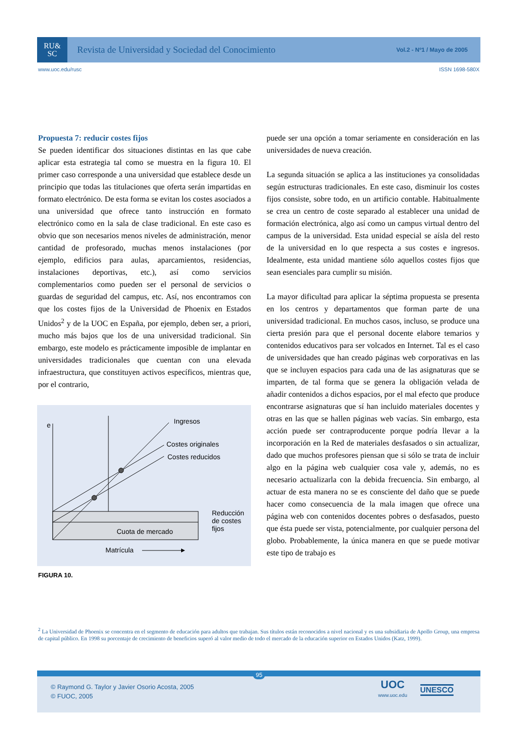RU&
SC
Revista de Universidad y Sociedad del Conocimiento
Vol.2 - Nº1 / Mayo de 2005
www.uoc.edu/rusc ISSN 1698-580X
Propuesta 7: reducir costes fijos
Se pueden identificar dos situaciones distintas en las que cabe aplicar esta estrategia tal como se muestra en la figura 10. El primer caso corresponde a una universidad que establece desde un principio que todas las titulaciones que oferta serán impartidas en formato electrónico. De esta forma se evitan los costes asociados a una universidad que ofrece tanto instrucción en formato electrónico como en la sala de clase tradicional. En este caso es obvio que son necesarios menos niveles de administración, menor cantidad de profesorado, muchas menos instalaciones (por ejemplo, edificios para aulas, aparcamientos, residencias, instalaciones deportivas, etc.), así como servicios complementarios como pueden ser el personal de servicios o guardas de seguridad del campus, etc. Así, nos encontramos con que los costes fijos de la Universidad de Phoenix en Estados Unidos<sup>2</sup> y de la UOC en España, por ejemplo, deben ser, a priori, mucho más bajos que los de una universidad tradicional. Sin embargo, este modelo es prácticamente imposible de implantar en universidades tradicionales que cuentan con una elevada infraestructura, que constituyen activos específicos, mientras que, por el contrario,
e
Ingresos
Costes originales
Costes reducidos
Reducción
de costes
fijos
Cuota de mercado
Matrícula
FIGURA 10.
puede ser una opción a tomar seriamente en consideración en las universidades de nueva creación.
La segunda situación se aplica a las instituciones ya consolidadas según estructuras tradicionales. En este caso, disminuir los costes fijos consiste, sobre todo, en un artificio contable. Habitualmente se crea un centro de coste separado al establecer una unidad de formación electrónica, algo así como un campus virtual dentro del campus de la universidad. Esta unidad especial se aísla del resto de la universidad en lo que respecta a sus costes e ingresos. Idealmente, esta unidad mantiene sólo aquellos costes fijos que sean esenciales para cumplir su misión.
La mayor dificultad para aplicar la séptima propuesta se presenta en los centros y departamentos que forman parte de una universidad tradicional. En muchos casos, incluso, se produce una cierta presión para que el personal docente elabore temarios y contenidos educativos para ser volcados en Internet. Tal es el caso de universidades que han creado páginas web corporativas en las que se incluyen espacios para cada una de las asignaturas que se imparten, de tal forma que se genera la obligación velada de añadir contenidos a dichos espacios, por el mal efecto que produce encontrarse asignaturas que sí han incluido materiales docentes y otras en las que se hallen páginas web vacías. Sin embargo, esta acción puede ser contraproducente porque podría llevar a la incorporación en la Red de materiales desfasados o sin actualizar, dado que muchos profesores piensan que si sólo se trata de incluir algo en la página web cualquier cosa vale y, además, no es necesario actualizarla con la debida frecuencia. Sin embargo, al actuar de esta manera no se es consciente del daño que se puede hacer como consecuencia de la mala imagen que ofrece una página web con contenidos docentes pobres o desfasados, puesto que ésta puede ser vista, potencialmente, por cualquier persona del globo. Probablemente, la única manera en que se puede motivar este tipo de trabajo es
<sup>2</sup> La Universidad de Phoenix se concentra en el segmento de educación para adultos que trabajan. Sus títulos están reconocidos a nivel nacional y es una subsidiaria de Apollo Group, una empresa de capital público. En 1998 su porcentaje de crecimiento de beneficios superó al valor medio de todo el mercado de la educación superior en Estados Unidos (Katz, 1999).
95
© Raymond G. Taylor y Javier Osorio Acosta, 2005
© FUOC, 2005
UOC
www.uoc.edu
UNESCO